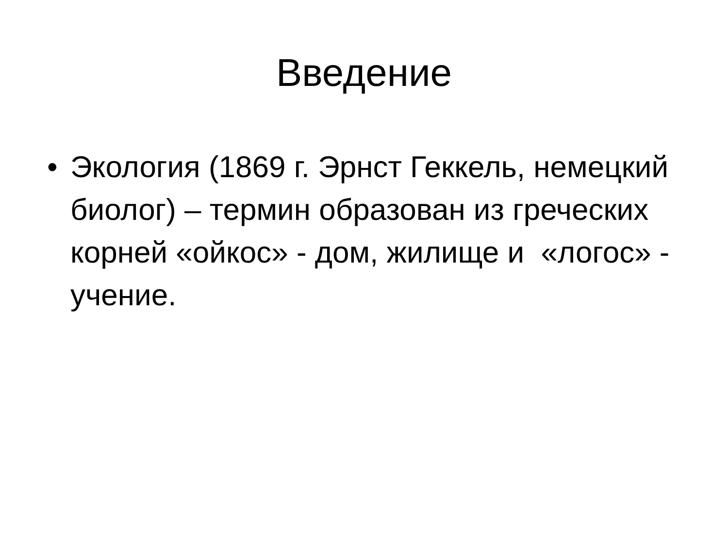Введение
• Экология (1869 г. Эрнст Геккель, немецкий биолог) – термин образован из греческих корней «ойкос» - дом, жилище и «логос» - учение.